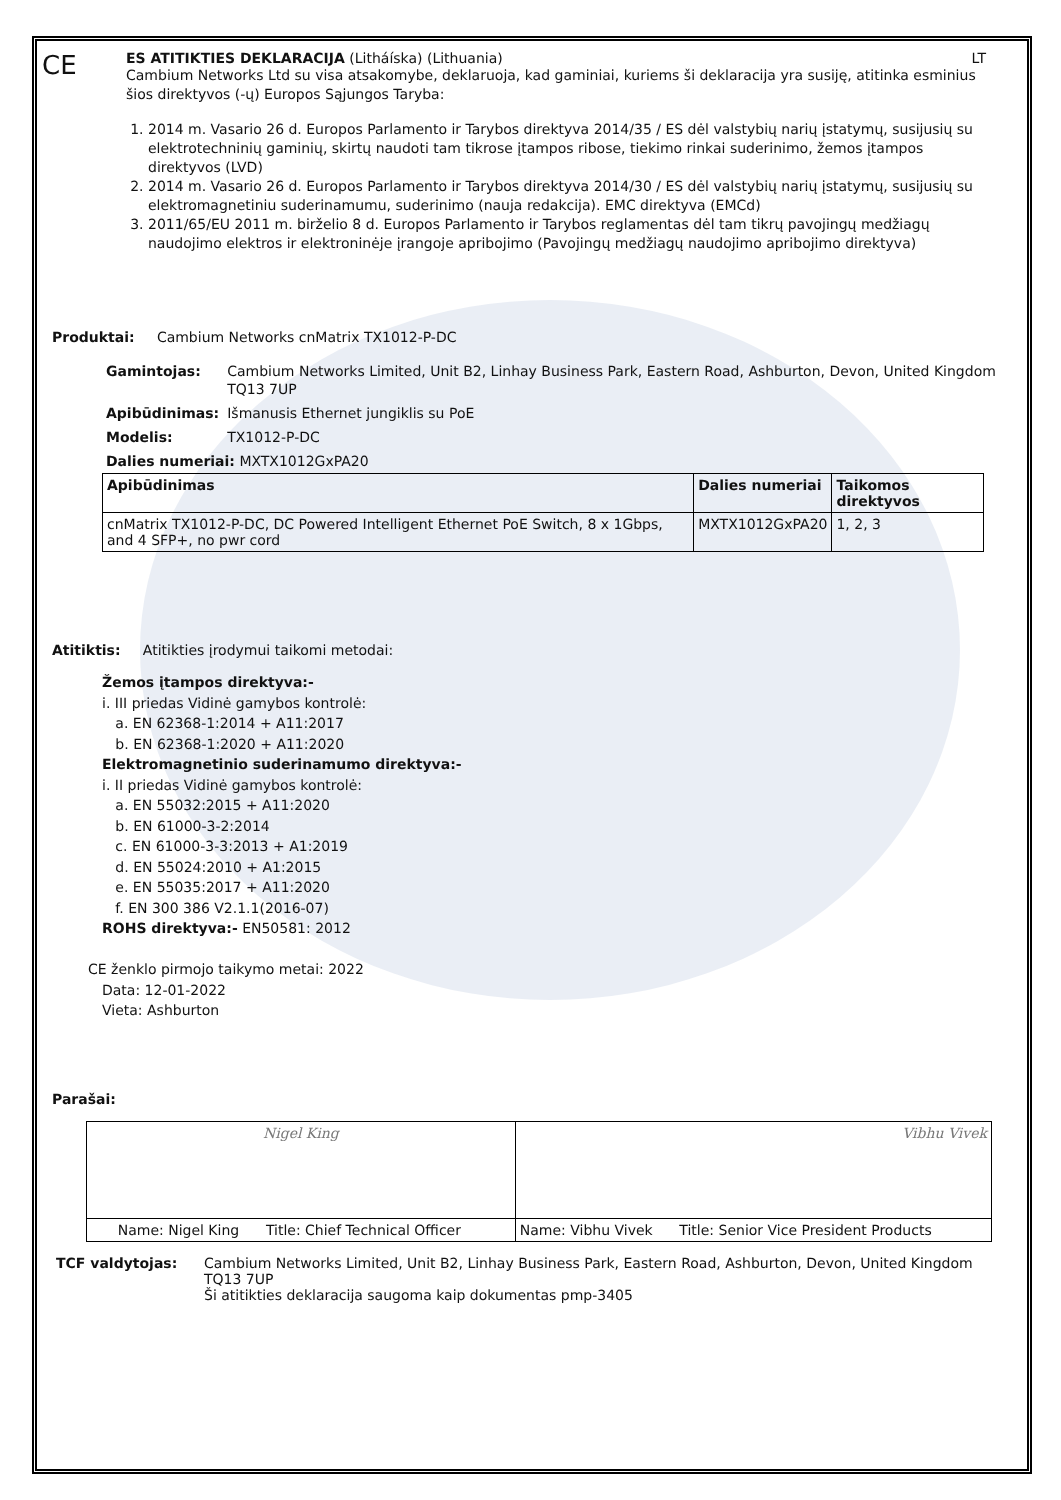CE
ES ATITIKTIES DEKLARACIJA (Litháíska) (Lithuania) LT
Cambium Networks Ltd su visa atsakomybe, deklaruoja, kad gaminiai, kuriems ši deklaracija yra susiję, atitinka esminius šios direktyvos (-ų) Europos Sąjungos Taryba:
1. 2014 m. Vasario 26 d. Europos Parlamento ir Tarybos direktyva 2014/35 / ES dėl valstybių narių įstatymų, susijusių su elektrotechninių gaminių, skirtų naudoti tam tikrose įtampos ribose, tiekimo rinkai suderinimo, žemos įtampos direktyvos (LVD)
2. 2014 m. Vasario 26 d. Europos Parlamento ir Tarybos direktyva 2014/30 / ES dėl valstybių narių įstatymų, susijusių su elektromagnetiniu suderinamumu, suderinimo (nauja redakcija). EMC direktyva (EMCd)
3. 2011/65/EU 2011 m. birželio 8 d. Europos Parlamento ir Tarybos reglamentas dėl tam tikrų pavojingų medžiagų naudojimo elektros ir elektroninėje įrangoje apribojimo (Pavojingų medžiagų naudojimo apribojimo direktyva)
Produktai: Cambium Networks cnMatrix TX1012-P-DC
| Gamintojas: | Cambium Networks Limited, Unit B2, Linhay Business Park, Eastern Road, Ashburton, Devon, United Kingdom TQ13 7UP |
| Apibūdinimas: | Išmanusis Ethernet jungiklis su PoE |
| Modelis: | TX1012-P-DC |
| Dalies numeriai: MXTX1012GxPA20 | |
| Apibūdinimas | Dalies numeriai | Taikomos direktyvos |
| --- | --- | --- |
| cnMatrix TX1012-P-DC, DC Powered Intelligent Ethernet PoE Switch, 8 x 1Gbps, and 4 SFP+, no pwr cord | MXTX1012GxPA20 | 1, 2, 3 |
Atitiktis: Atitikties įrodymui taikomi metodai:
Žemos įtampos direktyva:-
i. III priedas Vidinė gamybos kontrolė:
a. EN 62368-1:2014 + A11:2017
b. EN 62368-1:2020 + A11:2020
Elektromagnetinio suderinamumo direktyva:-
i. II priedas Vidinė gamybos kontrolė:
a. EN 55032:2015 + A11:2020
b. EN 61000-3-2:2014
c. EN 61000-3-3:2013 + A1:2019
d. EN 55024:2010 + A1:2015
e. EN 55035:2017 + A11:2020
f. EN 300 386 V2.1.1(2016-07)
ROHS direktyva:- EN50581: 2012
CE ženklo pirmojo taikymo metai: 2022
Data: 12-01-2022
Vieta: Ashburton
Parašai:
| Nigel King | Vibhu Vivek |
| Name: Nigel King Title: Chief Technical Officer | Name: Vibhu Vivek Title: Senior Vice President Products |
| TCF valdytojas: | Cambium Networks Limited, Unit B2, Linhay Business Park, Eastern Road, Ashburton, Devon, United Kingdom TQ13 7UP Ši atitikties deklaracija saugoma kaip dokumentas pmp-3405 |